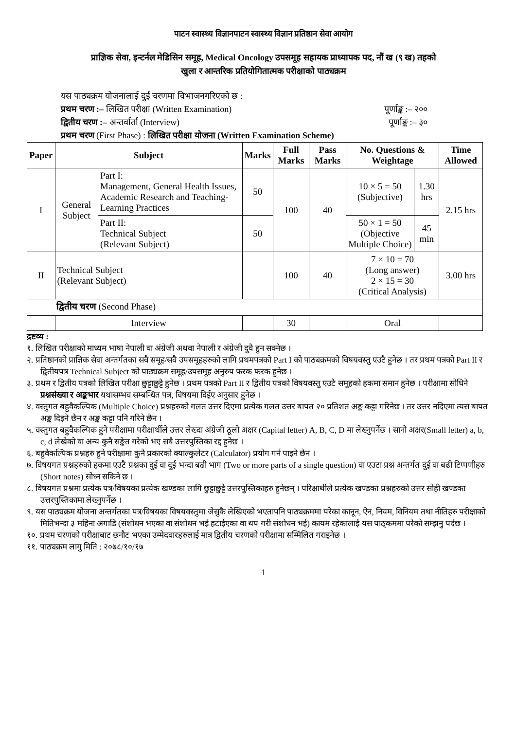पाटन स्वास्थ्य विज्ञानपाटन स्वास्थ्य विज्ञान प्रतिष्ठान सेवा आयोग
प्राज्ञिक सेवा, इन्टर्नल मेडिसिन समूह, Medical Oncology उपसमूह सहायक प्राध्यापक पद, नौं ख (९ ख) तहको
खुला र आन्तरिक प्रतियोगितात्मक परीक्षाको पाठ्यक्रम
यस पाठ्यक्रम योजनालाई दुई चरणमा विभाजनगरिएको छ :
प्रथम चरण :– लिखित परीक्षा (Written Examination) पूर्णाङ्क :– २००
द्वितीय चरण :– अन्तर्वार्ता (Interview) पूर्णाङ्क :– ३०
प्रथम चरण (First Phase) : लिखित परीक्षा योजना (Written Examination Scheme)
| Paper | Subject | | Marks | Full Marks | Pass Marks | No. Questions & Weightage | | Time Allowed |
| --- | --- | --- | --- | --- | --- | --- | --- | --- |
| I | General Subject | Part I: Management, General Health Issues, Academic Research and Teaching-Learning Practices | 50 | 100 | 40 | 10 × 5 = 50 (Subjective) | 1.30 hrs | 2.15 hrs |
| | | Part II: Technical Subject (Relevant Subject) | 50 | | | 50 × 1 = 50 (Objective Multiple Choice) | 45 min | |
| II | Technical Subject (Relevant Subject) | | | 100 | 40 | 7 × 10 = 70 (Long answer) 2 × 15 = 30 (Critical Analysis) | | 3.00 hrs |
| द्वितीय चरण (Second Phase) | | | | | | | | |
| | Interview | | | 30 | | Oral | | |
द्रष्टव्य :
१. लिखित परीक्षाको माध्यम भाषा नेपाली वा अंग्रेजी अथवा नेपाली र अंग्रेजी दुवै हुन सक्नेछ ।
२. प्रतिष्ठानको प्राज्ञिक सेवा अन्तर्गतका सवै समूह/सवै उपसमूहहरुको लागि प्रथमपत्रको Part I को पाठ्यक्रमको विषयवस्तु एउटै हुनेछ । तर प्रथम पत्रको Part II र द्वितीयपत्र Technical Subject को पाठ्यक्रम समूह/उपसमूह अनुरुप फरक फरक हुनेछ ।
३. प्रथम र द्वितीय पत्रको लिखित परीक्षा छुट्टाछुट्टै हुनेछ । प्रथम पत्रको Part II र द्वितीय पत्रको विषयवस्तु एउटै समूहको हकमा समान हुनेछ । परीक्षामा सोधिने प्रश्नसंख्या र अङ्कभार यथासम्भव सम्बन्धित पत्र, विषयमा दिईए अनुसार हुनेछ ।
४. वस्तुगत बहुवैकल्पिक (Multiple Choice) प्रश्नहरुको गलत उत्तर दिएमा प्रत्येक गलत उत्तर बापत २० प्रतिशत अङ्क कट्टा गरिनेछ । तर उत्तर नदिएमा त्यस बापत अङ्क दिइने छैन र अङ्क कट्टा पनि गरिने छैन ।
५. वस्तुगत बहुवैकल्पिक हुने परीक्षामा परीक्षार्थीले उत्तर लेख्दा अंग्रेजी ठूलो अक्षर (Capital letter) A, B, C, D मा लेख्नुपर्नेछ । सानो अक्षर(Small letter) a, b, c, d लेखेको वा अन्य कुनै सङ्केत गरेको भए सबै उत्तरपुस्तिका रद्द हुनेछ ।
६. बहुवैकल्पिक प्रश्नहरु हुने परीक्षामा कुनै प्रकारको क्याल्कुलेटर (Calculator) प्रयोग गर्न पाइने छैन ।
७. विषयगत प्रश्नहरुको हकमा एउटै प्रश्नका दुई वा दुई भन्दा बढी भाग (Two or more parts of a single question) वा एउटा प्रश्न अन्तर्गत दुई वा बढी टिप्पणीहरु (Short notes) सोध्न सकिने छ ।
८. विषयगत प्रश्नमा प्रत्येक पत्र/विषयका प्रत्येक खण्डका लागि छुट्टाछुट्टै उत्तरपुस्तिकाहरु हुनेछन् । परिक्षार्थीले प्रत्येक खण्डका प्रश्नहरुको उत्तर सोही खण्डका उत्तरपुस्तिकामा लेख्नुपर्नेछ ।
९. यस पाठ्यक्रम योजना अन्तर्गतका पत्र/विषयका विषयवस्तुमा जेसुकै लेखिएको भएतापनि पाठ्यक्रममा परेका कानून, ऐन, नियम, विनियम तथा नीतिहरु परीक्षाको मितिभन्दा ३ महिना अगाडि (संशोधन भएका वा संशोधन भई हटाईएका वा थप गरी संशोधन भई) कायम रहेकालाई यस पाठ्कममा परेको सम्झनु पर्दछ ।
१०. प्रथम चरणको परीक्षाबाट छनौट भएका उम्मेदवारहरुलाई मात्र द्वितीय चरणको परीक्षामा सम्मिलित गराइनेछ ।
११. पाठ्यक्रम लागु मिति : २०७८/१०/१७
1